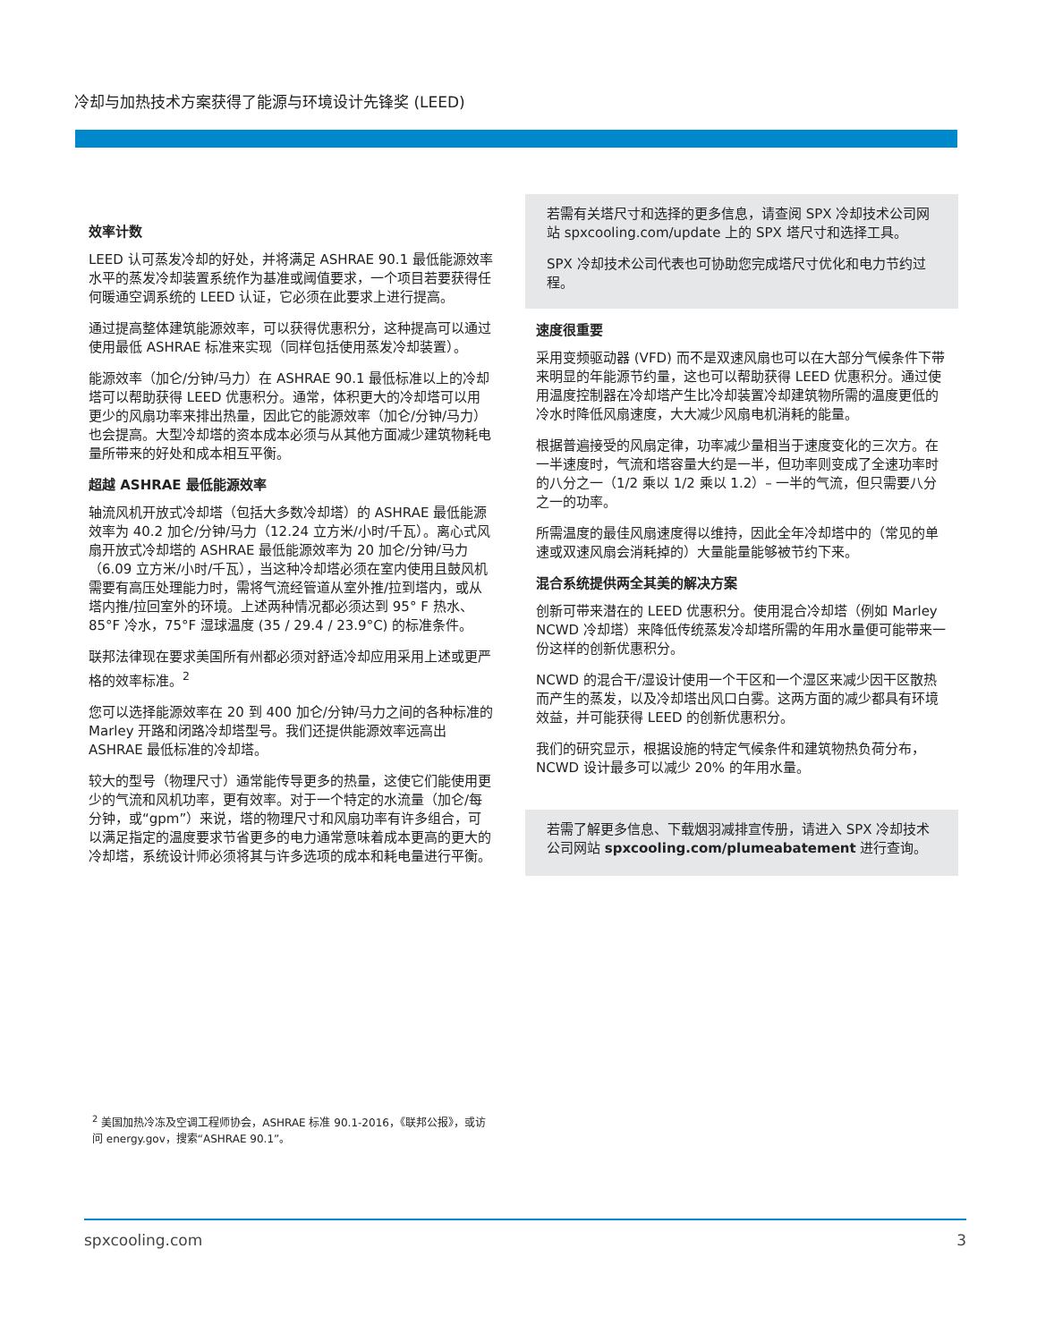冷却与加热技术方案获得了能源与环境设计先锋奖 (LEED)
效率计数
LEED 认可蒸发冷却的好处，并将满足 ASHRAE 90.1 最低能源效率水平的蒸发冷却装置系统作为基准或阈值要求，一个项目若要获得任何暖通空调系统的 LEED 认证，它必须在此要求上进行提高。
通过提高整体建筑能源效率，可以获得优惠积分，这种提高可以通过使用最低 ASHRAE 标准来实现（同样包括使用蒸发冷却装置）。
能源效率（加仑/分钟/马力）在 ASHRAE 90.1 最低标准以上的冷却塔可以帮助获得 LEED 优惠积分。通常，体积更大的冷却塔可以用更少的风扇功率来排出热量，因此它的能源效率（加仑/分钟/马力）也会提高。大型冷却塔的资本成本必须与从其他方面减少建筑物耗电量所带来的好处和成本相互平衡。
超越 ASHRAE 最低能源效率
轴流风机开放式冷却塔（包括大多数冷却塔）的 ASHRAE 最低能源效率为 40.2 加仑/分钟/马力（12.24 立方米/小时/千瓦）。离心式风扇开放式冷却塔的 ASHRAE 最低能源效率为 20 加仑/分钟/马力（6.09 立方米/小时/千瓦），当这种冷却塔必须在室内使用且鼓风机需要有高压处理能力时，需将气流经管道从室外推/拉到塔内，或从塔内推/拉回室外的环境。上述两种情况都必须达到 95° F 热水、85°F 冷水，75°F 湿球温度 (35 / 29.4 / 23.9°C) 的标准条件。
联邦法律现在要求美国所有州都必须对舒适冷却应用采用上述或更严格的效率标准。<sup>2</sup>
您可以选择能源效率在 20 到 400 加仑/分钟/马力之间的各种标准的 Marley 开路和闭路冷却塔型号。我们还提供能源效率远高出 ASHRAE 最低标准的冷却塔。
较大的型号（物理尺寸）通常能传导更多的热量，这使它们能使用更少的气流和风机功率，更有效率。对于一个特定的水流量（加仑/每分钟，或“gpm”）来说，塔的物理尺寸和风扇功率有许多组合，可以满足指定的温度要求节省更多的电力通常意味着成本更高的更大的冷却塔，系统设计师必须将其与许多选项的成本和耗电量进行平衡。
若需有关塔尺寸和选择的更多信息，请查阅 SPX 冷却技术公司网站 spxcooling.com/update 上的 SPX 塔尺寸和选择工具。
SPX 冷却技术公司代表也可协助您完成塔尺寸优化和电力节约过程。
速度很重要
采用变频驱动器 (VFD) 而不是双速风扇也可以在大部分气候条件下带来明显的年能源节约量，这也可以帮助获得 LEED 优惠积分。通过使用温度控制器在冷却塔产生比冷却装置冷却建筑物所需的温度更低的冷水时降低风扇速度，大大减少风扇电机消耗的能量。
根据普遍接受的风扇定律，功率减少量相当于速度变化的三次方。在一半速度时，气流和塔容量大约是一半，但功率则变成了全速功率时的八分之一（1/2 乘以 1/2 乘以 1.2）– 一半的气流，但只需要八分之一的功率。
所需温度的最佳风扇速度得以维持，因此全年冷却塔中的（常见的单速或双速风扇会消耗掉的）大量能量能够被节约下来。
混合系统提供两全其美的解决方案
创新可带来潜在的 LEED 优惠积分。使用混合冷却塔（例如 Marley NCWD 冷却塔）来降低传统蒸发冷却塔所需的年用水量便可能带来一份这样的创新优惠积分。
NCWD 的混合干/湿设计使用一个干区和一个湿区来减少因干区散热而产生的蒸发，以及冷却塔出风口白雾。这两方面的减少都具有环境效益，并可能获得 LEED 的创新优惠积分。
我们的研究显示，根据设施的特定气候条件和建筑物热负荷分布，NCWD 设计最多可以减少 20% 的年用水量。
若需了解更多信息、下载烟羽减排宣传册，请进入 SPX 冷却技术公司网站 spxcooling.com/plumeabatement 进行查询。
<sup>2</sup> 美国加热冷冻及空调工程师协会，ASHRAE 标准 90.1-2016，《联邦公报》，或访问 energy.gov，搜索“ASHRAE 90.1”。
spxcooling.com 3